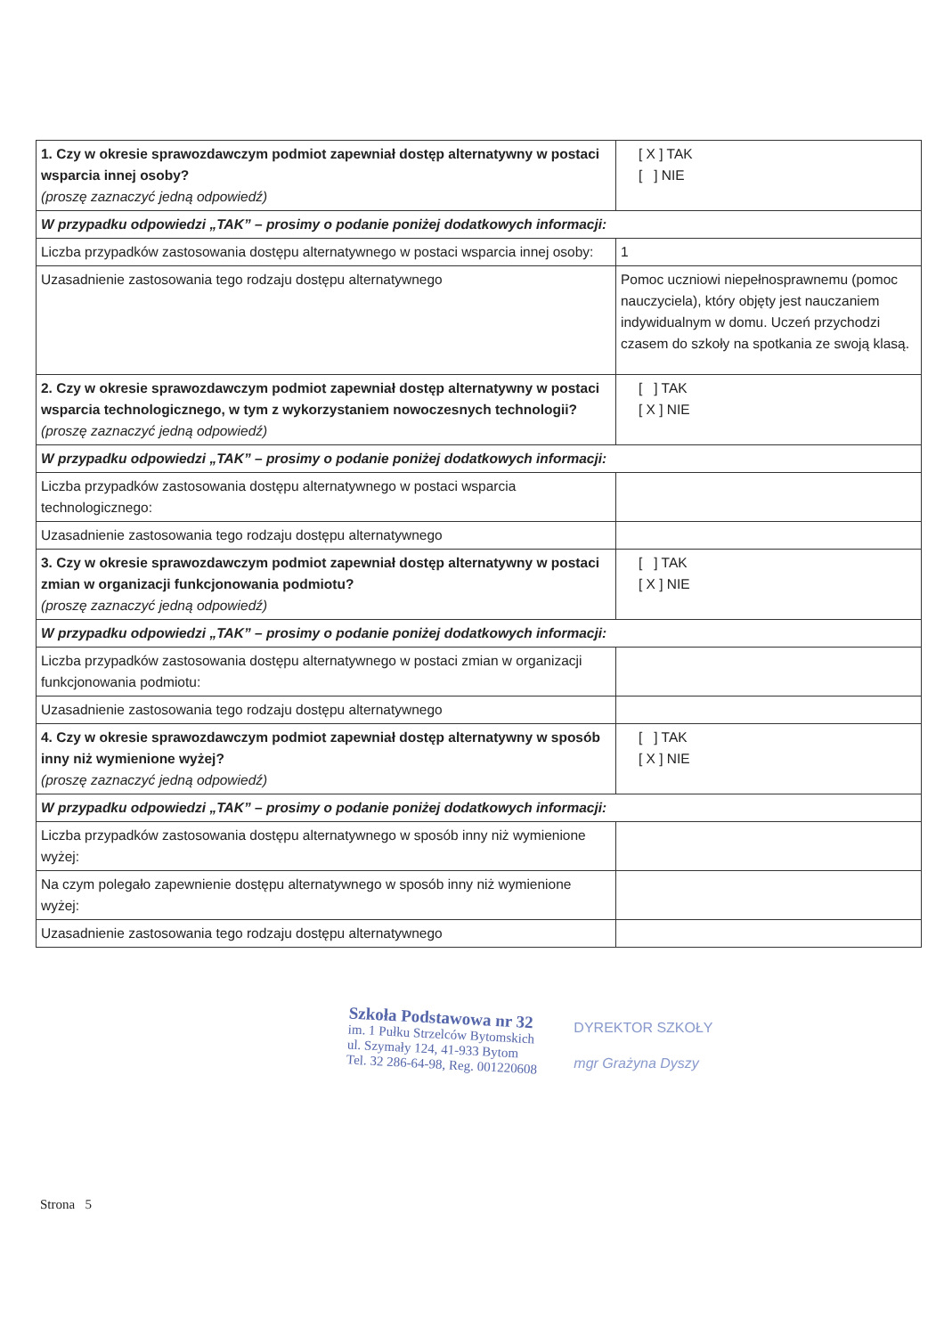| 1. Czy w okresie sprawozdawczym podmiot zapewniał dostęp alternatywny w postaci wsparcia innej osoby? (proszę zaznaczyć jedną odpowiedź) | [ X ] TAK [ ] NIE |
| W przypadku odpowiedzi „TAK” – prosimy o podanie poniżej dodatkowych informacji: | |
| Liczba przypadków zastosowania dostępu alternatywnego w postaci wsparcia innej osoby: | 1 |
| Uzasadnienie zastosowania tego rodzaju dostępu alternatywnego | Pomoc uczniowi niepełnosprawnemu (pomoc nauczyciela), który objęty jest nauczaniem indywidualnym w domu. Uczeń przychodzi czasem do szkoły na spotkania ze swoją klasą. |
| 2. Czy w okresie sprawozdawczym podmiot zapewniał dostęp alternatywny w postaci wsparcia technologicznego, w tym z wykorzystaniem nowoczesnych technologii? (proszę zaznaczyć jedną odpowiedź) | [ ] TAK [ X ] NIE |
| W przypadku odpowiedzi „TAK” – prosimy o podanie poniżej dodatkowych informacji: | |
| Liczba przypadków zastosowania dostępu alternatywnego w postaci wsparcia technologicznego: | |
| Uzasadnienie zastosowania tego rodzaju dostępu alternatywnego | |
| 3. Czy w okresie sprawozdawczym podmiot zapewniał dostęp alternatywny w postaci zmian w organizacji funkcjonowania podmiotu? (proszę zaznaczyć jedną odpowiedź) | [ ] TAK [ X ] NIE |
| W przypadku odpowiedzi „TAK” – prosimy o podanie poniżej dodatkowych informacji: | |
| Liczba przypadków zastosowania dostępu alternatywnego w postaci zmian w organizacji funkcjonowania podmiotu: | |
| Uzasadnienie zastosowania tego rodzaju dostępu alternatywnego | |
| 4. Czy w okresie sprawozdawczym podmiot zapewniał dostęp alternatywny w sposób inny niż wymienione wyżej? (proszę zaznaczyć jedną odpowiedź) | [ ] TAK [ X ] NIE |
| W przypadku odpowiedzi „TAK” – prosimy o podanie poniżej dodatkowych informacji: | |
| Liczba przypadków zastosowania dostępu alternatywnego w sposób inny niż wymienione wyżej: | |
| Na czym polegało zapewnienie dostępu alternatywnego w sposób inny niż wymienione wyżej: | |
| Uzasadnienie zastosowania tego rodzaju dostępu alternatywnego | |
Szkoła Podstawowa nr 32
im. 1 Pułku Strzelców Bytomskich
ul. Szymały 124, 41-933 Bytom
Tel. 32 286-64-98, Reg. 001220608
DYREKTOR SZKOŁY
mgr Grażyna Dyszy
Strona 5